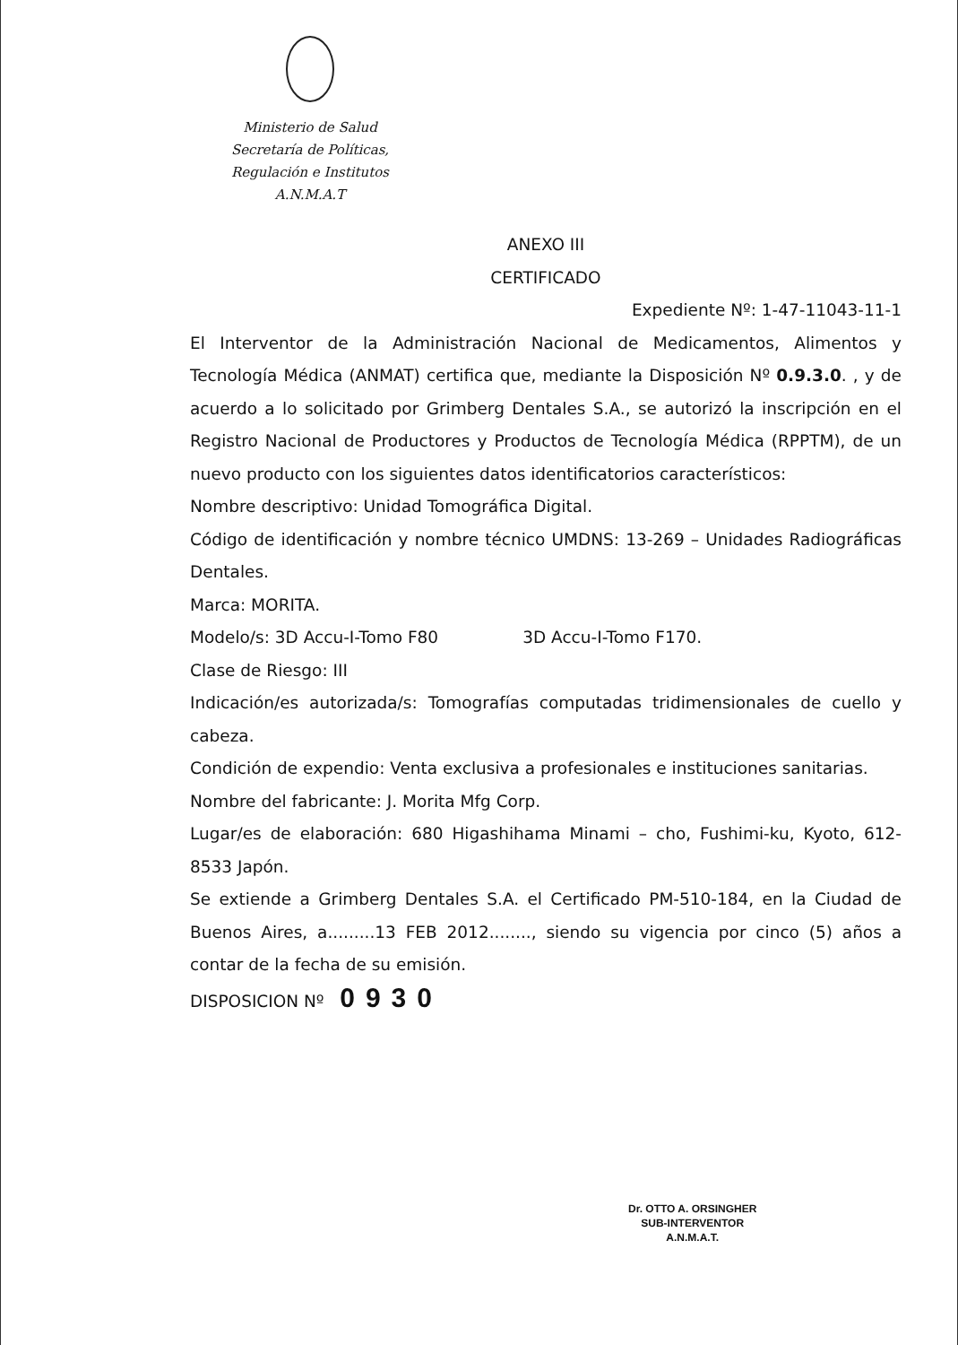Ministerio de Salud
Secretaría de Políticas,
Regulación e Institutos
A.N.M.A.T
ANEXO III
CERTIFICADO
Expediente Nº: 1-47-11043-11-1
El Interventor de la Administración Nacional de Medicamentos, Alimentos y Tecnología Médica (ANMAT) certifica que, mediante la Disposición Nº 0.9.3.0. , y de acuerdo a lo solicitado por Grimberg Dentales S.A., se autorizó la inscripción en el Registro Nacional de Productores y Productos de Tecnología Médica (RPPTM), de un nuevo producto con los siguientes datos identificatorios característicos:
Nombre descriptivo: Unidad Tomográfica Digital.
Código de identificación y nombre técnico UMDNS: 13-269 – Unidades Radiográficas Dentales.
Marca: MORITA.
Modelo/s: 3D Accu-I-Tomo F80 3D Accu-I-Tomo F170.
Clase de Riesgo: III
Indicación/es autorizada/s: Tomografías computadas tridimensionales de cuello y cabeza.
Condición de expendio: Venta exclusiva a profesionales e instituciones sanitarias.
Nombre del fabricante: J. Morita Mfg Corp.
Lugar/es de elaboración: 680 Higashihama Minami – cho, Fushimi-ku, Kyoto, 612-8533 Japón.
Se extiende a Grimberg Dentales S.A. el Certificado PM-510-184, en la Ciudad de Buenos Aires, a.........13 FEB 2012........, siendo su vigencia por cinco (5) años a contar de la fecha de su emisión.
DISPOSICION Nº 0930
Dr. OTTO A. ORSINGHER
SUB-INTERVENTOR
A.N.M.A.T.